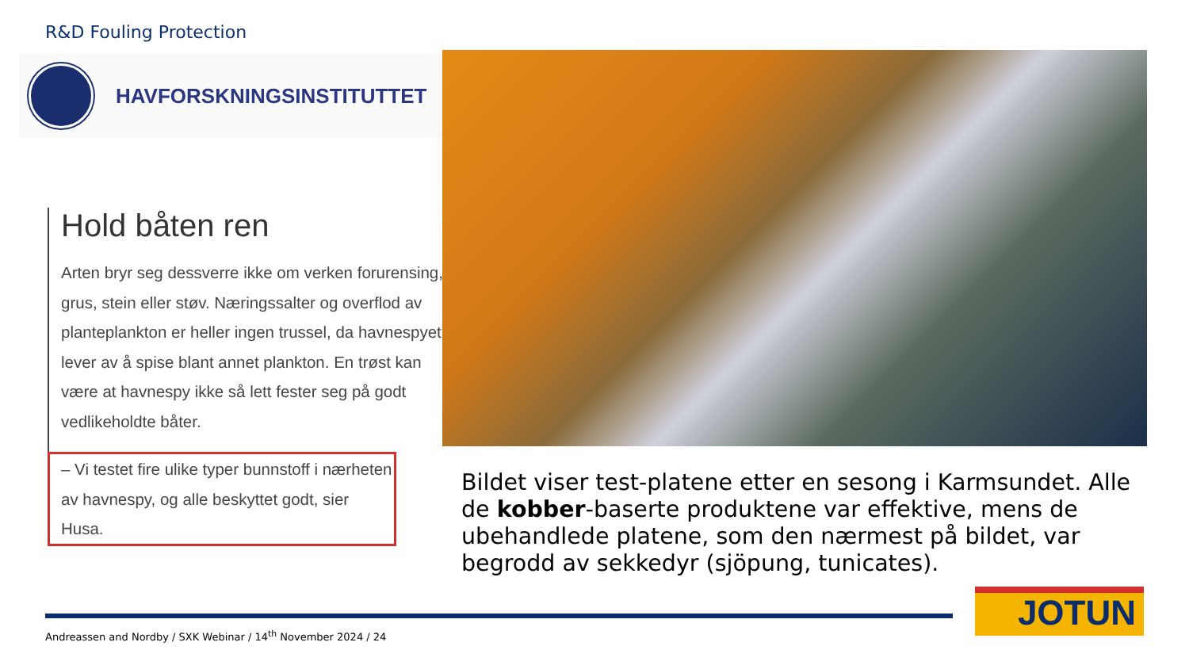R&D Fouling Protection
HAVFORSKNINGSINSTITUTTET
Hold båten ren
Arten bryr seg dessverre ikke om verken forurensing, grus, stein eller støv. Næringssalter og overflod av planteplankton er heller ingen trussel, da havnespyet lever av å spise blant annet plankton. En trøst kan være at havnespy ikke så lett fester seg på godt vedlikeholdte båter.
– Vi testet fire ulike typer bunnstoff i nærheten av havnespy, og alle beskyttet godt, sier Husa.
Bildet viser test-platene etter en sesong i Karmsundet. Alle de kobber-baserte produktene var effektive, mens de ubehandlede platene, som den nærmest på bildet, var begrodd av sekkedyr (sjöpung, tunicates).
JOTUN
Andreassen and Nordby / SXK Webinar / 14<sup>th</sup> November 2024 / 24